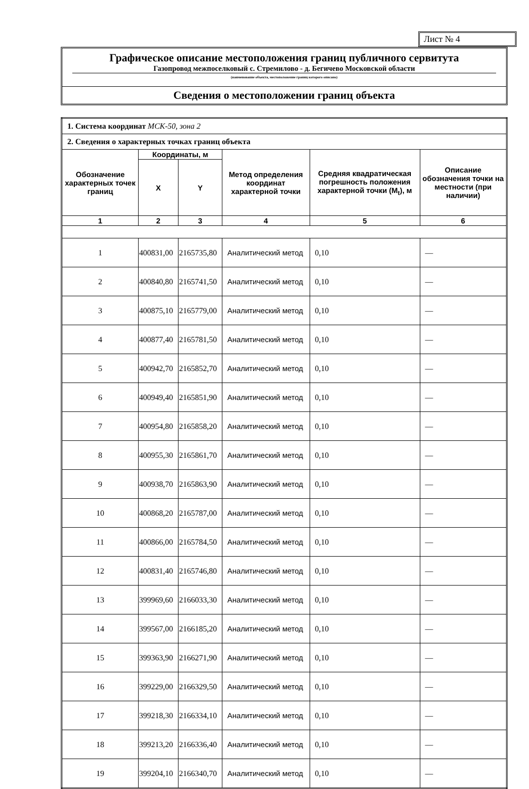Лист № 4
Графическое описание местоположения границ публичного сервитута
Газопровод межпоселковый с. Стремилово - д. Бегичево Московской области
(наименование объекта, местоположение границ которого описано)
Сведения о местоположении границ объекта
| 1. Система координат МСК-50, зона 2 | | | | | |
| 2. Сведения о характерных точках границ объекта | | | | | |
| Обозначение характерных точек границ | Координаты, м | | Метод определения координат характерной точки | Средняя квадратическая погрешность положения характерной точки (M<sub>t</sub>), м | Описание обозначения точки на местности (при наличии) |
| | X | Y | | | |
| 1 | 2 | 3 | 4 | 5 | 6 |
| 1 | 400831,00 | 2165735,80 | Аналитический метод | 0,10 | — |
| 2 | 400840,80 | 2165741,50 | Аналитический метод | 0,10 | — |
| 3 | 400875,10 | 2165779,00 | Аналитический метод | 0,10 | — |
| 4 | 400877,40 | 2165781,50 | Аналитический метод | 0,10 | — |
| 5 | 400942,70 | 2165852,70 | Аналитический метод | 0,10 | — |
| 6 | 400949,40 | 2165851,90 | Аналитический метод | 0,10 | — |
| 7 | 400954,80 | 2165858,20 | Аналитический метод | 0,10 | — |
| 8 | 400955,30 | 2165861,70 | Аналитический метод | 0,10 | — |
| 9 | 400938,70 | 2165863,90 | Аналитический метод | 0,10 | — |
| 10 | 400868,20 | 2165787,00 | Аналитический метод | 0,10 | — |
| 11 | 400866,00 | 2165784,50 | Аналитический метод | 0,10 | — |
| 12 | 400831,40 | 2165746,80 | Аналитический метод | 0,10 | — |
| 13 | 399969,60 | 2166033,30 | Аналитический метод | 0,10 | — |
| 14 | 399567,00 | 2166185,20 | Аналитический метод | 0,10 | — |
| 15 | 399363,90 | 2166271,90 | Аналитический метод | 0,10 | — |
| 16 | 399229,00 | 2166329,50 | Аналитический метод | 0,10 | — |
| 17 | 399218,30 | 2166334,10 | Аналитический метод | 0,10 | — |
| 18 | 399213,20 | 2166336,40 | Аналитический метод | 0,10 | — |
| 19 | 399204,10 | 2166340,70 | Аналитический метод | 0,10 | — |